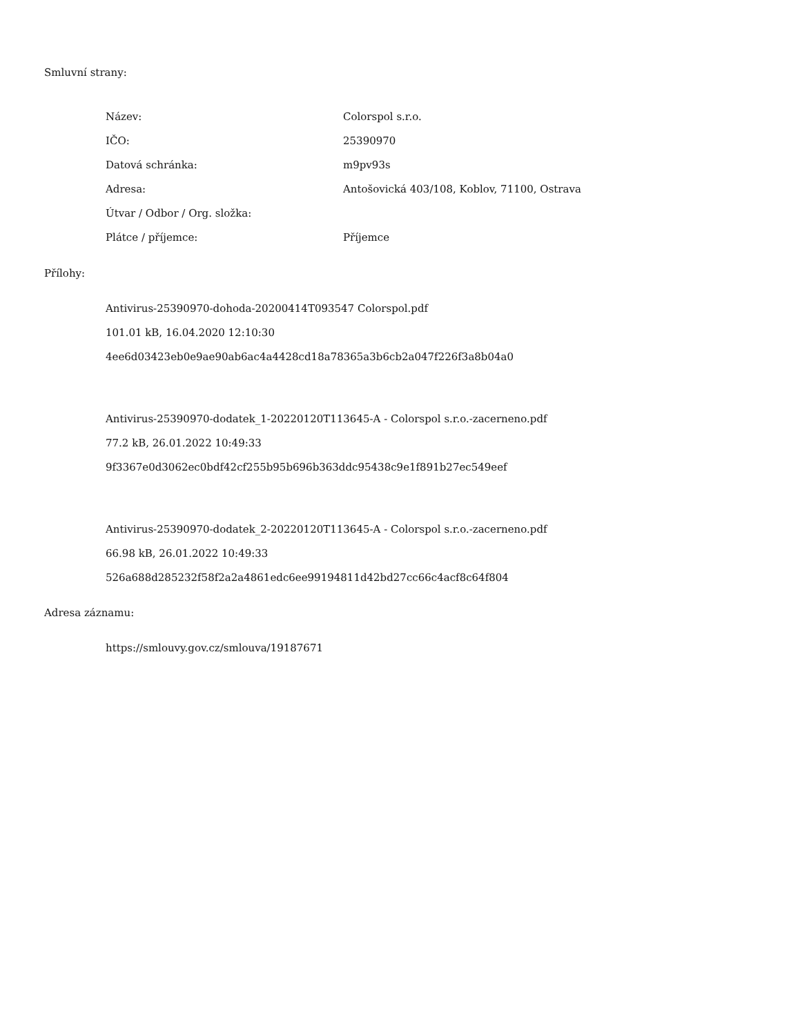Smluvní strany:
| Název: | Colorspol s.r.o. |
| IČO: | 25390970 |
| Datová schránka: | m9pv93s |
| Adresa: | Antošovická 403/108, Koblov, 71100, Ostrava |
| Útvar / Odbor / Org. složka: | |
| Plátce / příjemce: | Příjemce |
Přílohy:
Antivirus-25390970-dohoda-20200414T093547 Colorspol.pdf
101.01 kB, 16.04.2020 12:10:30
4ee6d03423eb0e9ae90ab6ac4a4428cd18a78365a3b6cb2a047f226f3a8b04a0
Antivirus-25390970-dodatek_1-20220120T113645-A - Colorspol s.r.o.-zacerneno.pdf
77.2 kB, 26.01.2022 10:49:33
9f3367e0d3062ec0bdf42cf255b95b696b363ddc95438c9e1f891b27ec549eef
Antivirus-25390970-dodatek_2-20220120T113645-A - Colorspol s.r.o.-zacerneno.pdf
66.98 kB, 26.01.2022 10:49:33
526a688d285232f58f2a2a4861edc6ee99194811d42bd27cc66c4acf8c64f804
Adresa záznamu:
https://smlouvy.gov.cz/smlouva/19187671